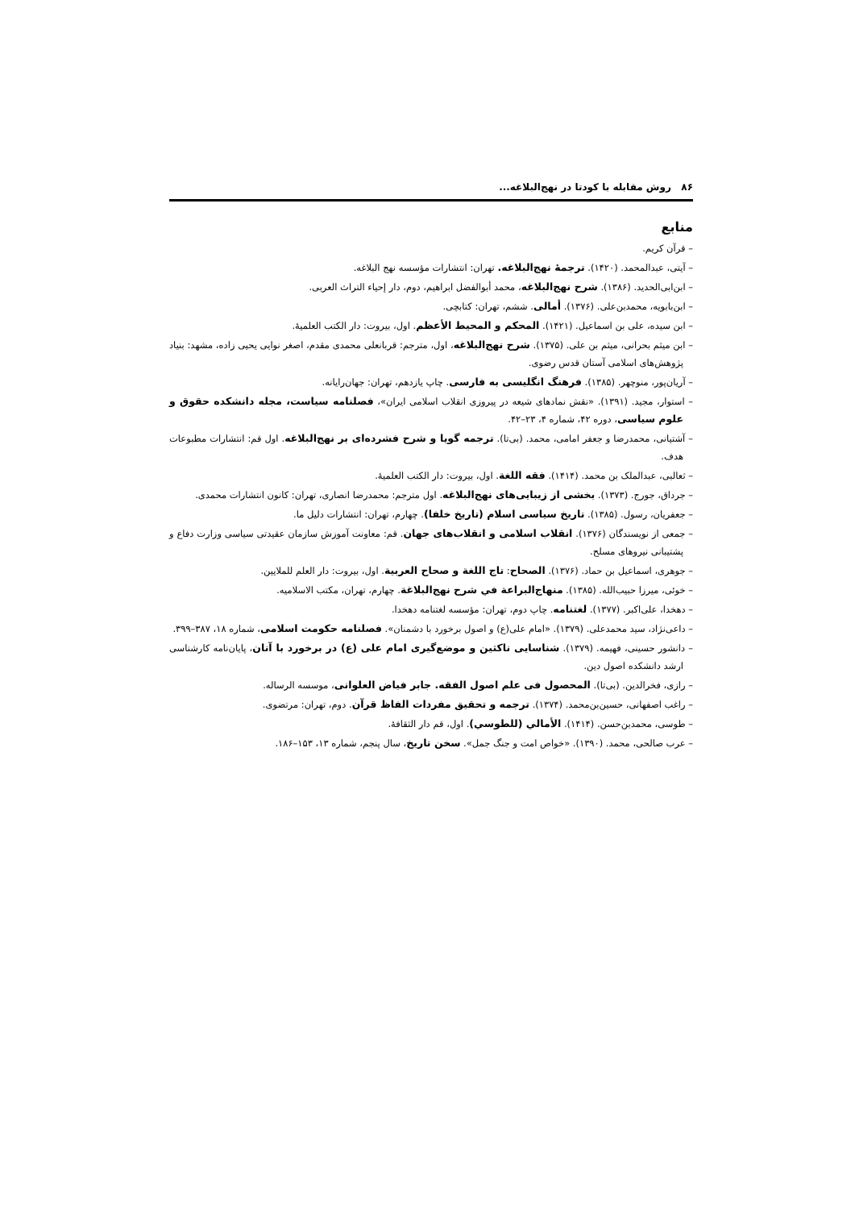۸۶ روش مقابله با کودتا در نهج‌البلاغه...
منابع
– قرآن کریم.
– آیتی، عبدالمحمد. (۱۴۲۰). ترجمهٔ نهج‌البلاغه. تهران: انتشارات مؤسسه نهج البلاغه.
– ابن‌ابی‌الحدید. (۱۳۸۶). شرح نهج‌البلاغه، محمد أبوالفضل ابراهیم، دوم، دار إحیاء التراث العربی.
– ابن‌بابویه، محمدبن‌علی. (۱۳۷۶). أمالی. ششم، تهران: کتابچی.
– ابن سیده، علی بن اسماعیل. (۱۴۲۱). المحکم و المحیط الأعظم. اول، بیروت: دار الکتب العلمیهٔ.
– ابن میثم بحرانی، میثم بن علی. (۱۳۷۵). شرح نهج‌البلاغه، اول، مترجم: قربانعلی محمدی مقدم، اصغر نوایی یحیی زاده، مشهد: بنیاد پژوهش‌های اسلامی آستان قدس رضوی.
– آریان‌پور، منوچهر. (۱۳۸۵). فرهنگ انگلیسی به فارسی. چاپ یازدهم، تهران: جهان‌رایانه.
– استوار، مجید. (۱۳۹۱). «نقش نمادهای شیعه در پیروزی انقلاب اسلامی ایران»، فصلنامه سیاست، مجله دانشکده حقوق و علوم سیاسی، دوره ۴۲، شماره ۴، ۲۳–۴۲.
– آشتیانی، محمدرضا و جعفر امامی، محمد. (بی‌تا). ترجمه گویا و شرح فشرده‌ای بر نهج‌البلاغه. اول قم: انتشارات مطبوعات هدف.
– ثعالبی، عبدالملک بن محمد. (۱۴۱۴). فقه اللغة. اول، بیروت: دار الکتب العلمیهٔ.
– جرداق، جورج. (۱۳۷۳). بخشی از زیبایی‌های نهج‌البلاغه. اول مترجم: محمدرضا انصاری، تهران: کانون انتشارات محمدی.
– جعفریان، رسول. (۱۳۸۵). تاریخ سیاسی اسلام (تاریخ خلفا). چهارم، تهران: انتشارات دلیل ما.
– جمعی از نویسندگان (۱۳۷۶). انقلاب اسلامی و انقلاب‌های جهان. قم: معاونت آموزش سازمان عقیدتی سیاسی وزارت دفاع و پشتیبانی نیروهای مسلح.
– جوهری، اسماعیل بن حماد. (۱۳۷۶). الصحاح: تاج اللغة و صحاح العربیة. اول، بیروت: دار العلم للملایین.
– خوئی، میرزا حبیب‌الله. (۱۳۸۵). منهاج‌البراعة في شرح نهج‌البلاغة. چهارم، تهران، مکتب الاسلامیه.
– دهخدا، علی‌اکبر. (۱۳۷۷). لغتنامه. چاپ دوم، تهران: مؤسسه لغتنامه دهخدا.
– داعی‌نژاد، سید محمدعلی. (۱۳۷۹). «امام علی(ع) و اصول برخورد با دشمنان». فصلنامه حکومت اسلامی، شماره ۱۸، ۳۸۷–۳۹۹.
– دانشور حسینی، فهیمه. (۱۳۷۹). شناسایی ناکثین و موضع‌گیری امام علی (ع) در برخورد با آنان، پایان‌نامه کارشناسی ارشد دانشکده اصول دین.
– رازی، فخرالدین. (بی‌تا). المحصول فی علم اصول الفقه. جابر فیاض العلوانی، موسسه الرساله.
– راغب اصفهانی، حسین‌بن‌محمد. (۱۳۷۴). ترجمه و تحقیق مفردات الفاظ قرآن. دوم، تهران: مرتضوی.
– طوسی، محمدبن‌حسن. (۱۴۱۴). الأمالي (للطوسي). اول، قم دار الثقافهٔ.
– عرب صالحی، محمد. (۱۳۹۰). «خواص امت و جنگ جمل». سخن تاریخ، سال پنجم، شماره ۱۳، ۱۵۳–۱۸۶.